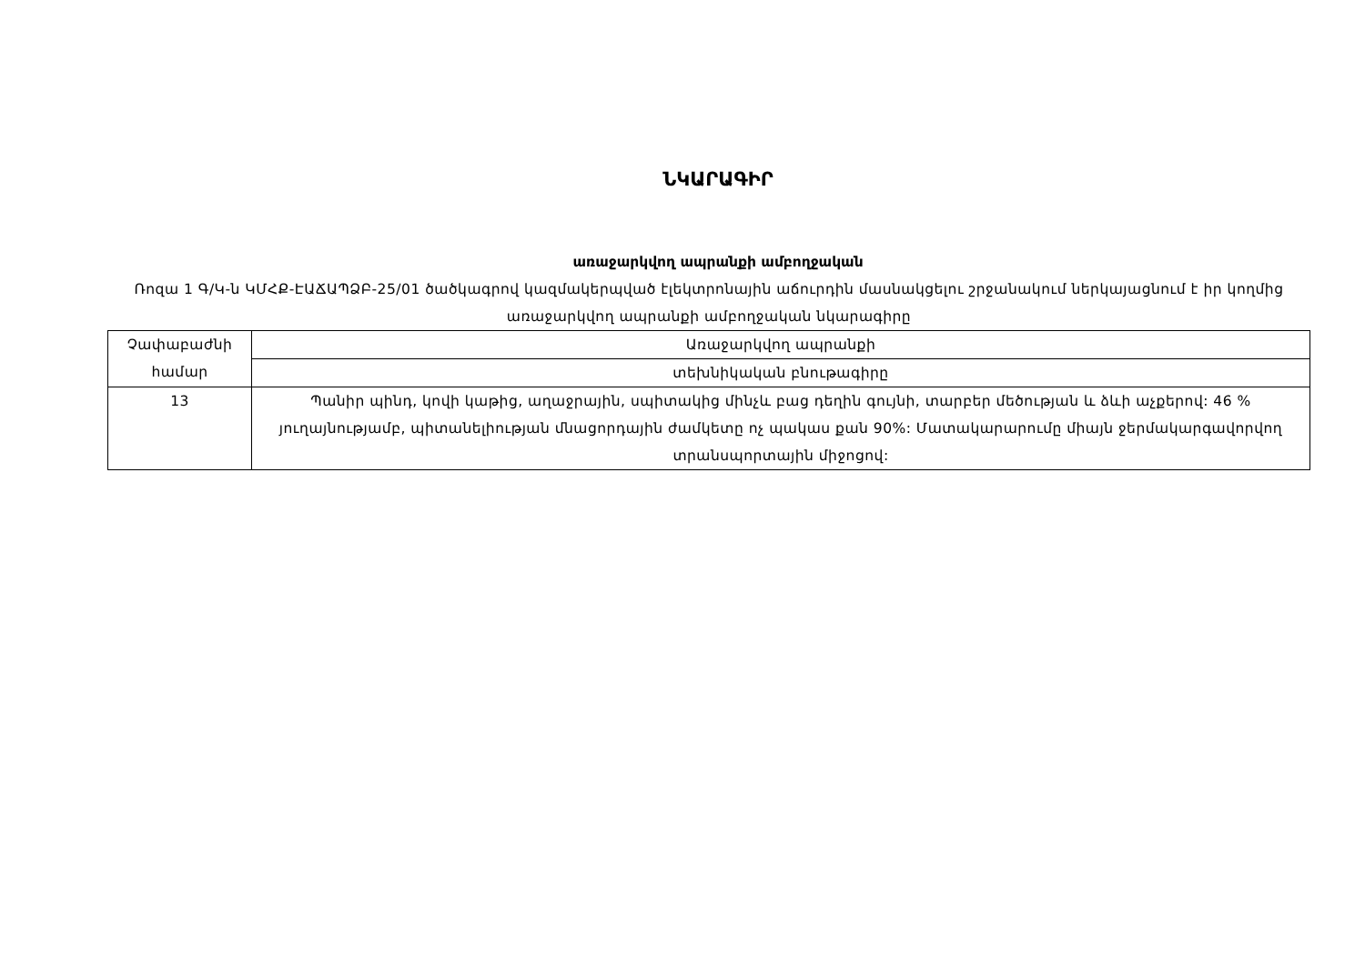ՆԿԱՐԱԳԻՐ
առաջարկվող ապրանքի ամբողջական
Ռոզա 1 Գ/Կ-ն ԿՄՀՔ-ԷԱՃԱՊՁԲ-25/01 ծածկագրով կազմակերպված էլեկտրոնային աճուրդին մասնակցելու շրջանակում ներկայացնում է իր կողմից առաջարկվող ապրանքի ամբողջական նկարագիրը
| Չափաբաժնի համար | Առաջարկվող ապրանքի |
| | տեխնիկական բնութագիրը |
| 13 | Պանիր պինդ, կովի կաթից, աղաջրային, սպիտակից մինչև բաց դեղին գույնի, տարբեր մեծության և ձևի աչքերով: 46 % յուղայնությամբ, պիտանելիության մնացորդային ժամկետը ոչ պակաս քան 90%: Մատակարարումը միայն ջերմակարգավորվող տրանսպորտային միջոցով: |